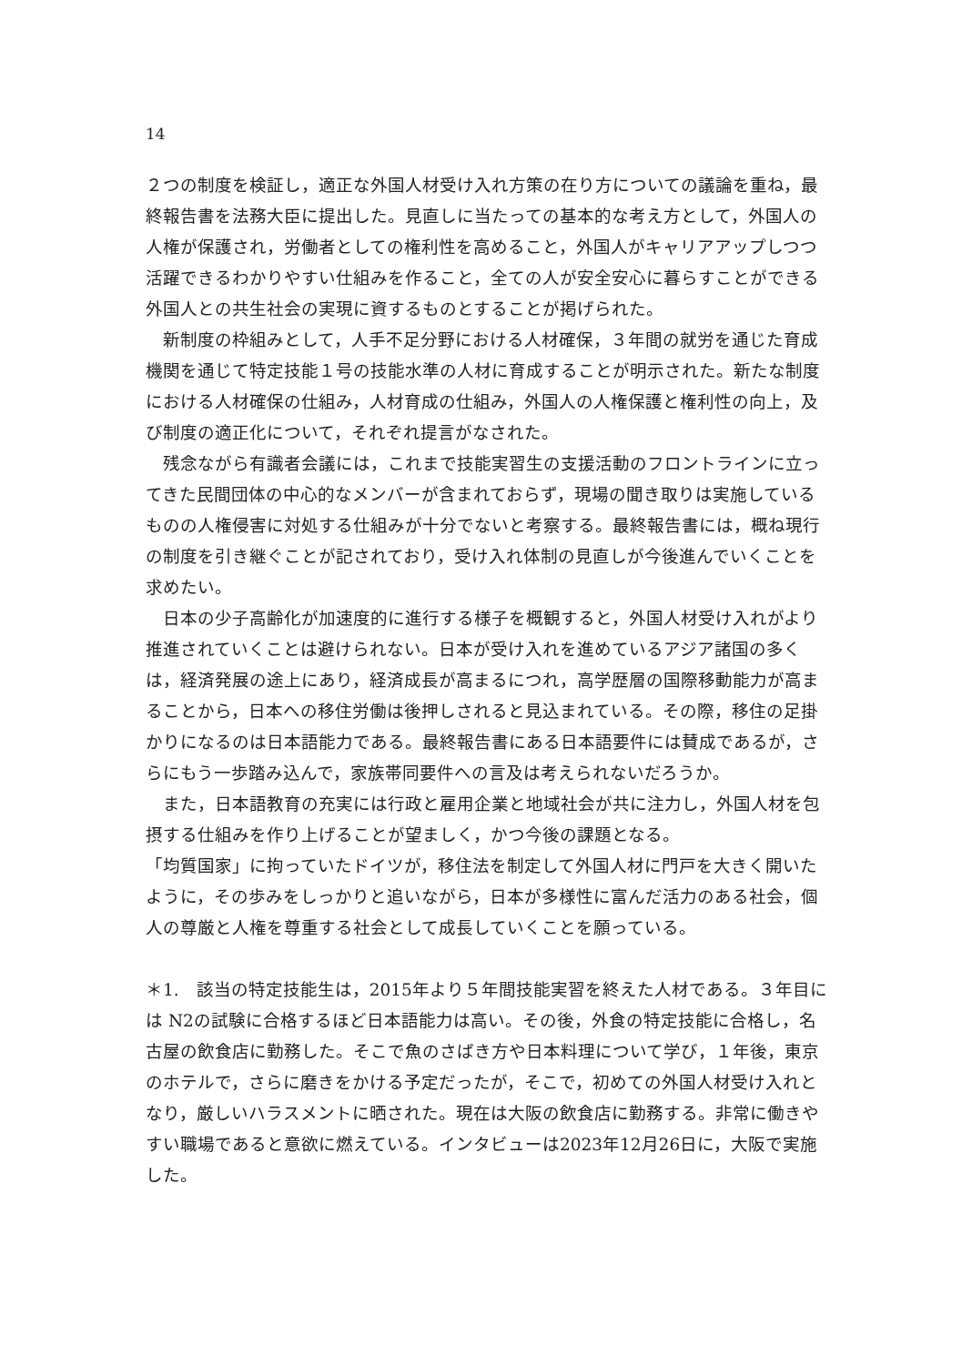14
２つの制度を検証し，適正な外国人材受け入れ方策の在り方についての議論を重ね，最終報告書を法務大臣に提出した。見直しに当たっての基本的な考え方として，外国人の人権が保護され，労働者としての権利性を高めること，外国人がキャリアアップしつつ活躍できるわかりやすい仕組みを作ること，全ての人が安全安心に暮らすことができる外国人との共生社会の実現に資するものとすることが掲げられた。
　新制度の枠組みとして，人手不足分野における人材確保，３年間の就労を通じた育成機関を通じて特定技能１号の技能水準の人材に育成することが明示された。新たな制度における人材確保の仕組み，人材育成の仕組み，外国人の人権保護と権利性の向上，及び制度の適正化について，それぞれ提言がなされた。
　残念ながら有識者会議には，これまで技能実習生の支援活動のフロントラインに立ってきた民間団体の中心的なメンバーが含まれておらず，現場の聞き取りは実施しているものの人権侵害に対処する仕組みが十分でないと考察する。最終報告書には，概ね現行の制度を引き継ぐことが記されており，受け入れ体制の見直しが今後進んでいくことを求めたい。
　日本の少子高齢化が加速度的に進行する様子を概観すると，外国人材受け入れがより推進されていくことは避けられない。日本が受け入れを進めているアジア諸国の多くは，経済発展の途上にあり，経済成長が高まるにつれ，高学歴層の国際移動能力が高まることから，日本への移住労働は後押しされると見込まれている。その際，移住の足掛かりになるのは日本語能力である。最終報告書にある日本語要件には賛成であるが，さらにもう一歩踏み込んで，家族帯同要件への言及は考えられないだろうか。
　また，日本語教育の充実には行政と雇用企業と地域社会が共に注力し，外国人材を包摂する仕組みを作り上げることが望ましく，かつ今後の課題となる。
「均質国家」に拘っていたドイツが，移住法を制定して外国人材に門戸を大きく開いたように，その歩みをしっかりと追いながら，日本が多様性に富んだ活力のある社会，個人の尊厳と人権を尊重する社会として成長していくことを願っている。
＊1.　該当の特定技能生は，2015年より５年間技能実習を終えた人材である。３年目には N2の試験に合格するほど日本語能力は高い。その後，外食の特定技能に合格し，名古屋の飲食店に勤務した。そこで魚のさばき方や日本料理について学び，１年後，東京のホテルで，さらに磨きをかける予定だったが，そこで，初めての外国人材受け入れとなり，厳しいハラスメントに晒された。現在は大阪の飲食店に勤務する。非常に働きやすい職場であると意欲に燃えている。インタビューは2023年12月26日に，大阪で実施した。